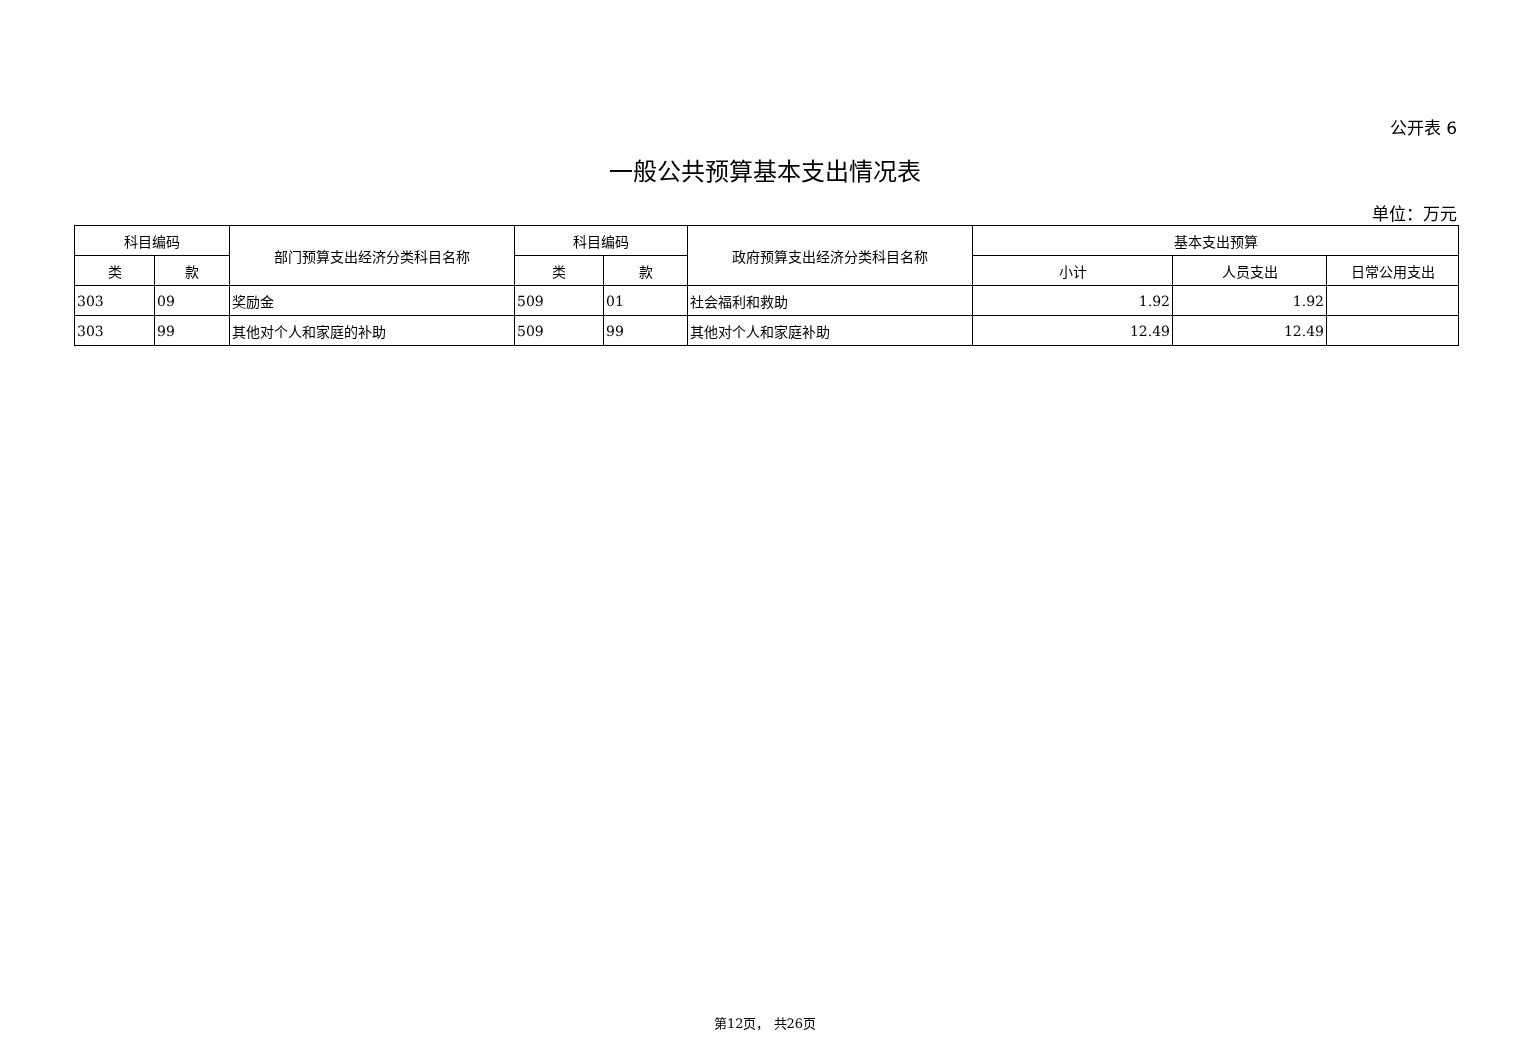公开表 6
一般公共预算基本支出情况表
单位：万元
| 科目编码 | | 部门预算支出经济分类科目名称 | 科目编码 | | 政府预算支出经济分类科目名称 | 基本支出预算 | | |
| --- | --- | --- | --- | --- | --- | --- | --- | --- |
| 类 | 款 | | 类 | 款 | | 小计 | 人员支出 | 日常公用支出 |
| 303 | 09 | 奖励金 | 509 | 01 | 社会福利和救助 | 1.92 | 1.92 | |
| 303 | 99 | 其他对个人和家庭的补助 | 509 | 99 | 其他对个人和家庭补助 | 12.49 | 12.49 | |
第12页， 共26页